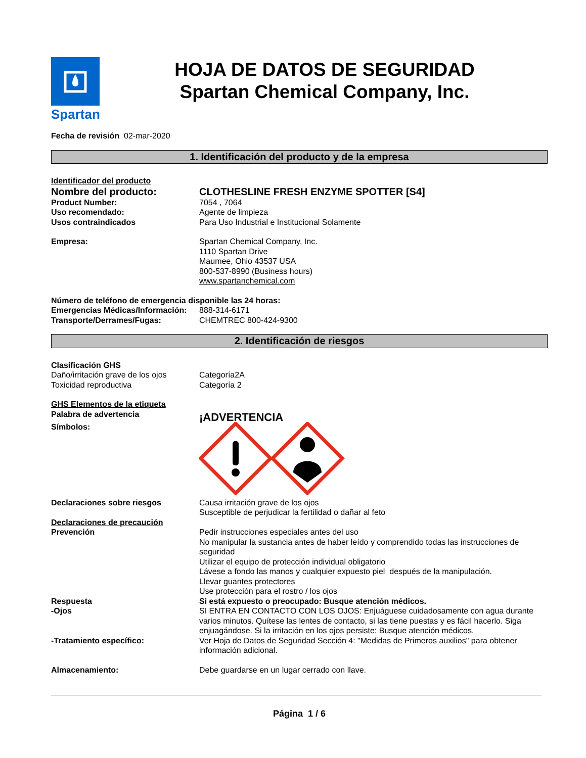Spartan
HOJA DE DATOS DE SEGURIDAD
Spartan Chemical Company, Inc.
Fecha de revisión 02-mar-2020
1. Identificación del producto y de la empresa
Identificador del producto
Nombre del producto: CLOTHESLINE FRESH ENZYME SPOTTER [S4]
Product Number: 7054 , 7064
Uso recomendado: Agente de limpieza
Usos contraindicados Para Uso Industrial e Institucional Solamente
Empresa: Spartan Chemical Company, Inc.
1110 Spartan Drive
Maumee, Ohio 43537 USA
800-537-8990 (Business hours)
www.spartanchemical.com
Número de teléfono de emergencia disponible las 24 horas:
Emergencias Médicas/Información:
888-314-6171
Transporte/Derrames/Fugas: CHEMTREC 800-424-9300
2. Identificación de riesgos
Clasificación GHS
Daño/irritación grave de los ojos
Categoría2A
Toxicidad reproductiva Categoría 2
GHS Elementos de la etiqueta
Palabra de advertencia
¡ADVERTENCIA
Símbolos:
Declaraciones sobre riesgos Causa irritación grave de los ojos
Susceptible de perjudicar la fertilidad o dañar al feto
Declaraciones de precaución
Prevención Pedir instrucciones especiales antes del uso
No manipular la sustancia antes de haber leído y comprendido todas las instrucciones de seguridad
Utilizar el equipo de protección individual obligatorio
Lávese a fondo las manos y cualquier expuesto piel después de la manipulación.
Llevar guantes protectores
Use protección para el rostro / los ojos
Respuesta Si está expuesto o preocupado: Busque atención médicos.
-Ojos SI ENTRA EN CONTACTO CON LOS OJOS: Enjuáguese cuidadosamente con agua durante varios minutos. Quítese las lentes de contacto, si las tiene puestas y es fácil hacerlo. Siga enjuagándose. Si la irritación en los ojos persiste: Busque atención médicos.
-Tratamiento específico: Ver Hoja de Datos de Seguridad Sección 4: "Medidas de Primeros auxilios" para obtener información adicional.
Almacenamiento: Debe guardarse en un lugar cerrado con llave.
Página 1 / 6